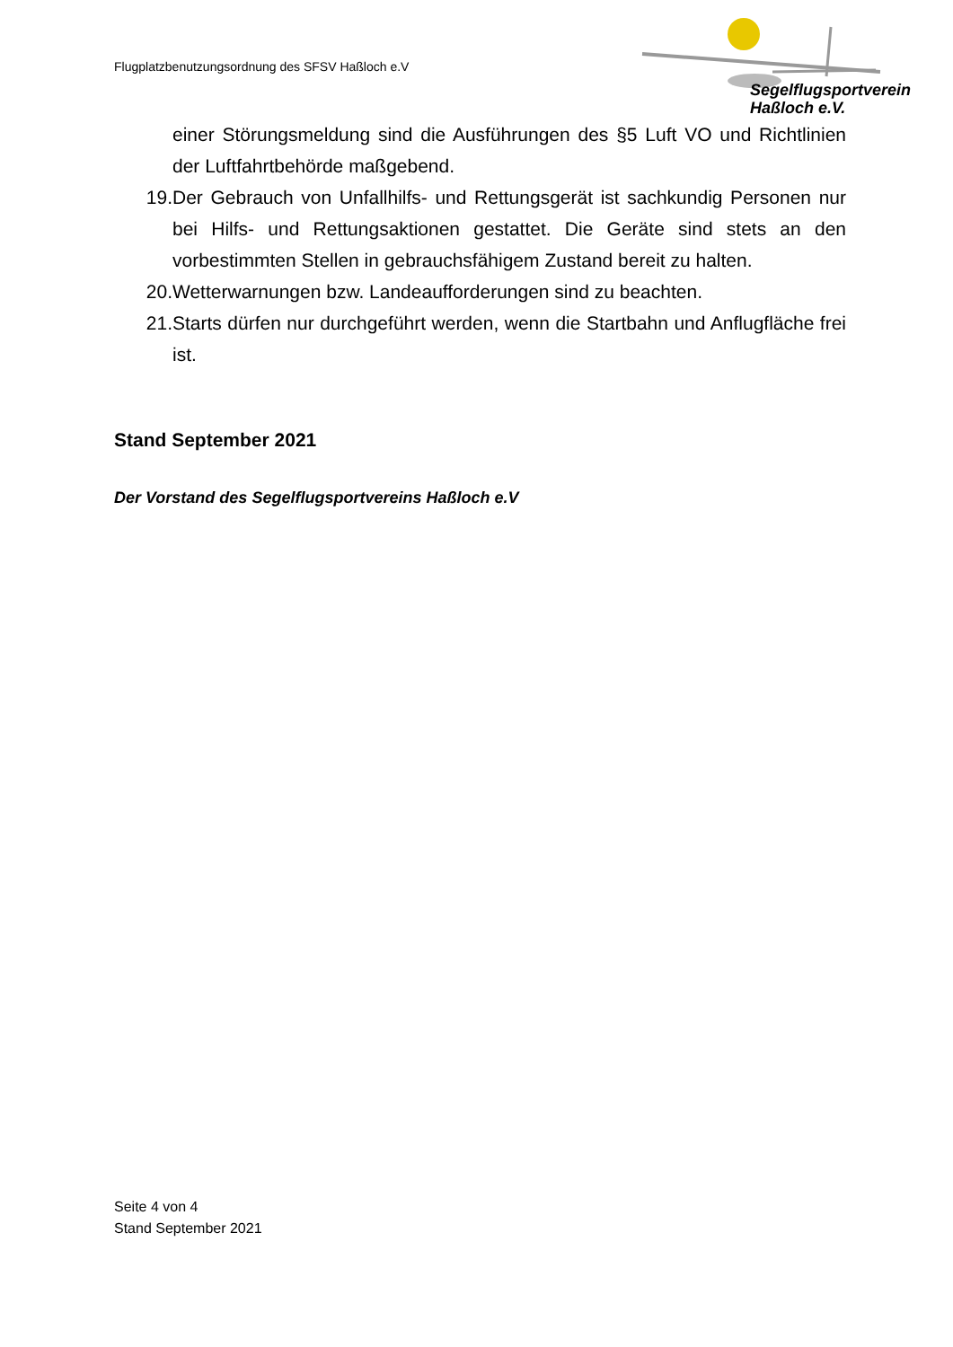Flugplatzbenutzungsordnung des SFSV Haßloch e.V
Segelflugsportverein
Haßloch e.V.
einer Störungsmeldung sind die Ausführungen des §5 Luft VO und Richtlinien der Luftfahrtbehörde maßgebend.
19. Der Gebrauch von Unfallhilfs- und Rettungsgerät ist sachkundig Personen nur bei Hilfs- und Rettungsaktionen gestattet. Die Geräte sind stets an den vorbestimmten Stellen in gebrauchsfähigem Zustand bereit zu halten.
20. Wetterwarnungen bzw. Landeaufforderungen sind zu beachten.
21. Starts dürfen nur durchgeführt werden, wenn die Startbahn und Anflugfläche frei ist.
Stand September 2021
Der Vorstand des Segelflugsportvereins Haßloch e.V
Seite 4 von 4
Stand September 2021